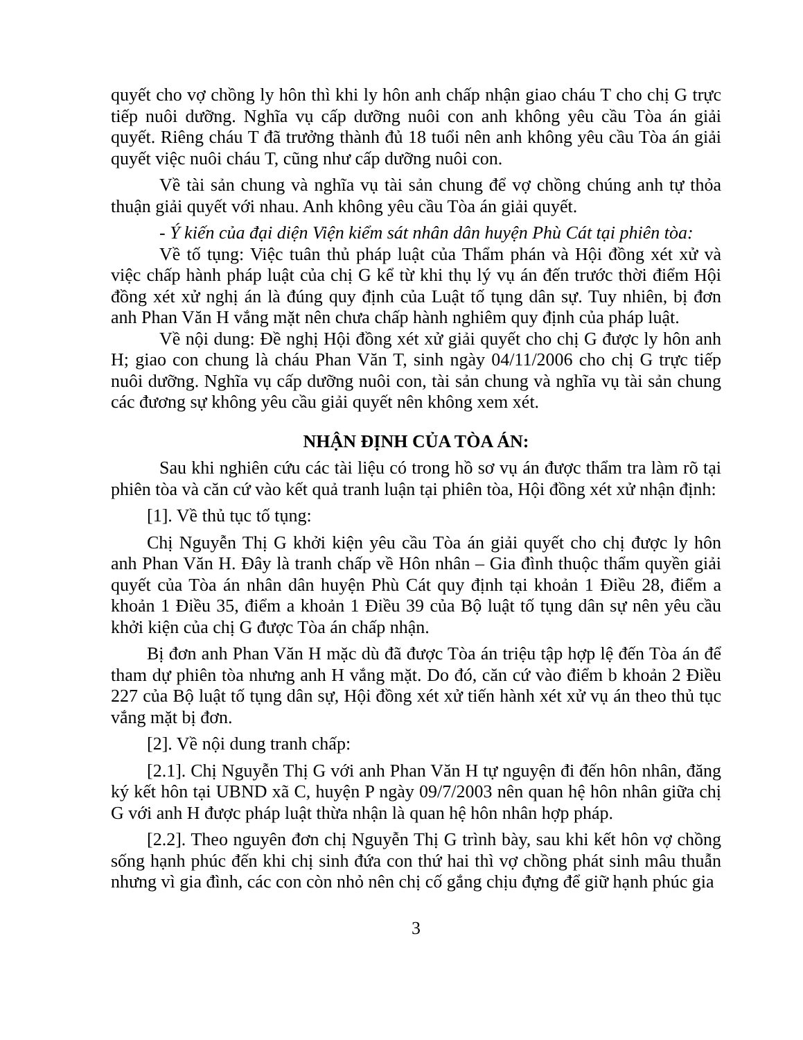quyết cho vợ chồng ly hôn thì khi ly hôn anh chấp nhận giao cháu T cho chị G trực tiếp nuôi dưỡng. Nghĩa vụ cấp dưỡng nuôi con anh không yêu cầu Tòa án giải quyết. Riêng cháu T đã trưởng thành đủ 18 tuổi nên anh không yêu cầu Tòa án giải quyết việc nuôi cháu T, cũng như cấp dưỡng nuôi con.
Về tài sản chung và nghĩa vụ tài sản chung để vợ chồng chúng anh tự thỏa thuận giải quyết với nhau. Anh không yêu cầu Tòa án giải quyết.
- Ý kiến của đại diện Viện kiểm sát nhân dân huyện Phù Cát tại phiên tòa:
Về tố tụng: Việc tuân thủ pháp luật của Thẩm phán và Hội đồng xét xử và việc chấp hành pháp luật của chị G kể từ khi thụ lý vụ án đến trước thời điểm Hội đồng xét xử nghị án là đúng quy định của Luật tố tụng dân sự. Tuy nhiên, bị đơn anh Phan Văn H vắng mặt nên chưa chấp hành nghiêm quy định của pháp luật.
Về nội dung: Đề nghị Hội đồng xét xử giải quyết cho chị G được ly hôn anh H; giao con chung là cháu Phan Văn T, sinh ngày 04/11/2006 cho chị G trực tiếp nuôi dưỡng. Nghĩa vụ cấp dưỡng nuôi con, tài sản chung và nghĩa vụ tài sản chung các đương sự không yêu cầu giải quyết nên không xem xét.
NHẬN ĐỊNH CỦA TÒA ÁN:
Sau khi nghiên cứu các tài liệu có trong hồ sơ vụ án được thẩm tra làm rõ tại phiên tòa và căn cứ vào kết quả tranh luận tại phiên tòa, Hội đồng xét xử nhận định:
[1]. Về thủ tục tố tụng:
Chị Nguyễn Thị G khởi kiện yêu cầu Tòa án giải quyết cho chị được ly hôn anh Phan Văn H. Đây là tranh chấp về Hôn nhân – Gia đình thuộc thẩm quyền giải quyết của Tòa án nhân dân huyện Phù Cát quy định tại khoản 1 Điều 28, điểm a khoản 1 Điều 35, điểm a khoản 1 Điều 39 của Bộ luật tố tụng dân sự nên yêu cầu khởi kiện của chị G được Tòa án chấp nhận.
Bị đơn anh Phan Văn H mặc dù đã được Tòa án triệu tập hợp lệ đến Tòa án để tham dự phiên tòa nhưng anh H vắng mặt. Do đó, căn cứ vào điểm b khoản 2 Điều 227 của Bộ luật tố tụng dân sự, Hội đồng xét xử tiến hành xét xử vụ án theo thủ tục vắng mặt bị đơn.
[2]. Về nội dung tranh chấp:
[2.1]. Chị Nguyễn Thị G với anh Phan Văn H tự nguyện đi đến hôn nhân, đăng ký kết hôn tại UBND xã C, huyện P ngày 09/7/2003 nên quan hệ hôn nhân giữa chị G với anh H được pháp luật thừa nhận là quan hệ hôn nhân hợp pháp.
[2.2]. Theo nguyên đơn chị Nguyễn Thị G trình bày, sau khi kết hôn vợ chồng sống hạnh phúc đến khi chị sinh đứa con thứ hai thì vợ chồng phát sinh mâu thuẫn nhưng vì gia đình, các con còn nhỏ nên chị cố gắng chịu đựng để giữ hạnh phúc gia
3